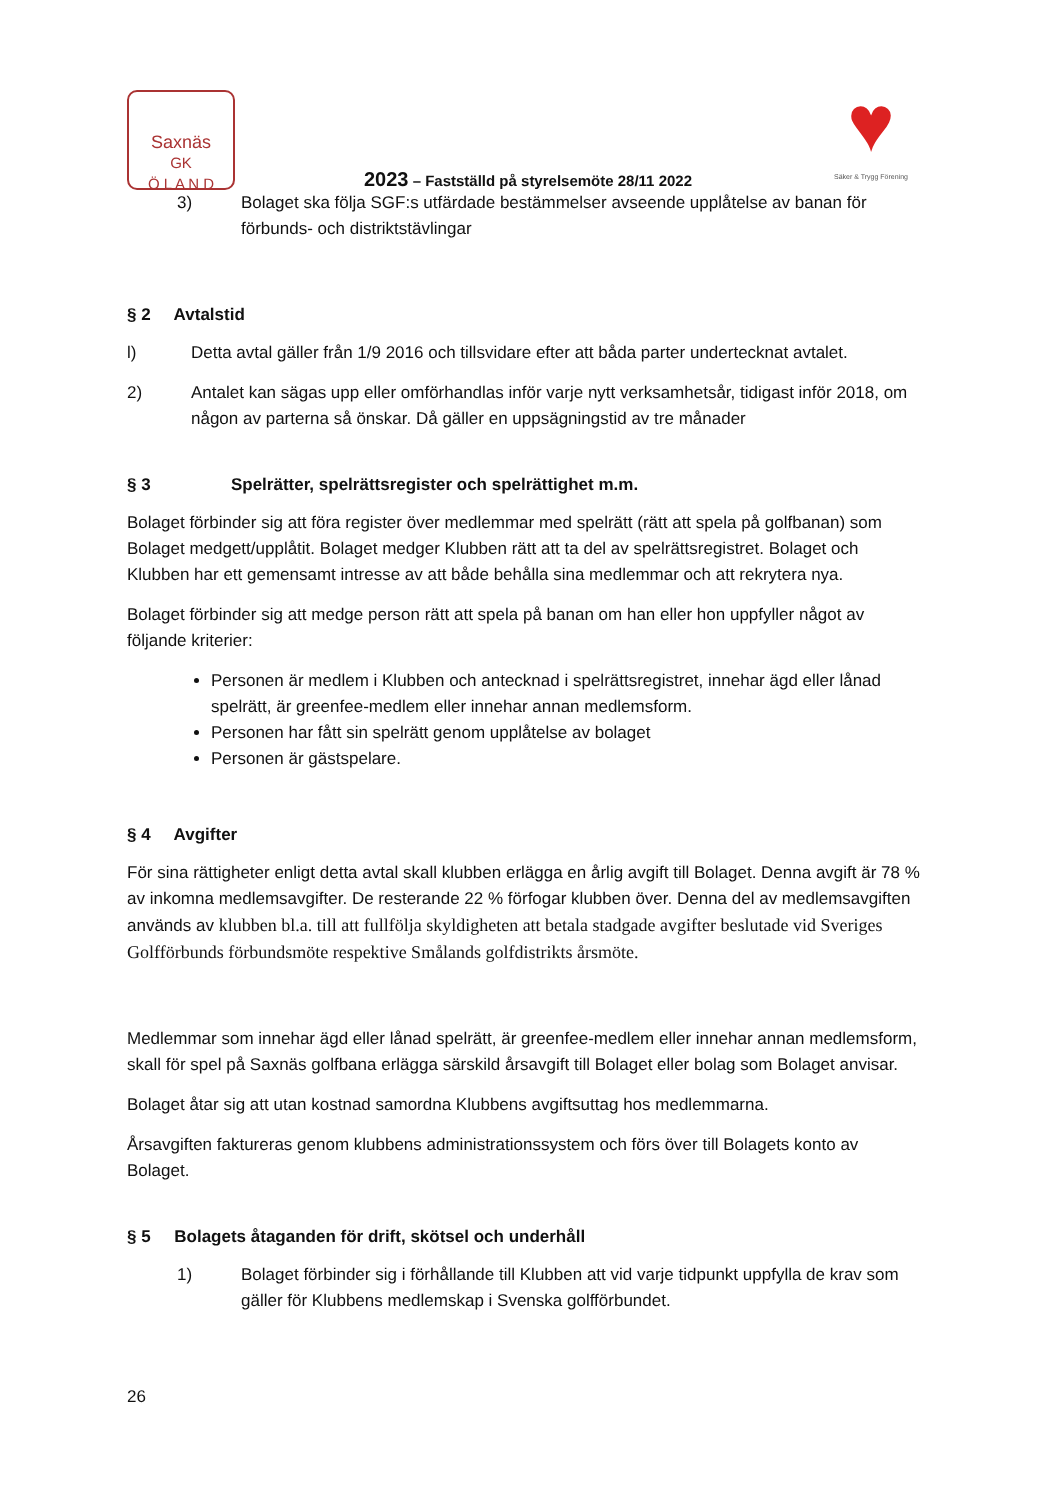Saxnäs
GK
Ö L A N D
2023 – Fastställd på styrelsemöte 28/11 2022
♥
Säker & Trygg Förening
3) Bolaget ska följa SGF:s utfärdade bestämmelser avseende upplåtelse av banan för förbunds- och distriktstävlingar
§ 2 Avtalstid
l) Detta avtal gäller från 1/9 2016 och tillsvidare efter att båda parter undertecknat avtalet.
2) Antalet kan sägas upp eller omförhandlas inför varje nytt verksamhetsår, tidigast inför 2018, om någon av parterna så önskar. Då gäller en uppsägningstid av tre månader
§ 3 Spelrätter, spelrättsregister och spelrättighet m.m.
Bolaget förbinder sig att föra register över medlemmar med spelrätt (rätt att spela på golfbanan) som Bolaget medgett/upplåtit. Bolaget medger Klubben rätt att ta del av spelrättsregistret. Bolaget och Klubben har ett gemensamt intresse av att både behålla sina medlemmar och att rekrytera nya.
Bolaget förbinder sig att medge person rätt att spela på banan om han eller hon uppfyller något av följande kriterier:
Personen är medlem i Klubben och antecknad i spelrättsregistret, innehar ägd eller lånad spelrätt, är greenfee-medlem eller innehar annan medlemsform.
Personen har fått sin spelrätt genom upplåtelse av bolaget
Personen är gästspelare.
§ 4 Avgifter
För sina rättigheter enligt detta avtal skall klubben erlägga en årlig avgift till Bolaget. Denna avgift är 78 % av inkomna medlemsavgifter. De resterande 22 % förfogar klubben över. Denna del av medlemsavgiften används av klubben bl.a. till att fullfölja skyldigheten att betala stadgade avgifter beslutade vid Sveriges Golfförbunds förbundsmöte respektive Smålands golfdistrikts årsmöte.
Medlemmar som innehar ägd eller lånad spelrätt, är greenfee-medlem eller innehar annan medlemsform, skall för spel på Saxnäs golfbana erlägga särskild årsavgift till Bolaget eller bolag som Bolaget anvisar.
Bolaget åtar sig att utan kostnad samordna Klubbens avgiftsuttag hos medlemmarna.
Årsavgiften faktureras genom klubbens administrationssystem och förs över till Bolagets konto av Bolaget.
§ 5 Bolagets åtaganden för drift, skötsel och underhåll
1) Bolaget förbinder sig i förhållande till Klubben att vid varje tidpunkt uppfylla de krav som gäller för Klubbens medlemskap i Svenska golfförbundet.
26